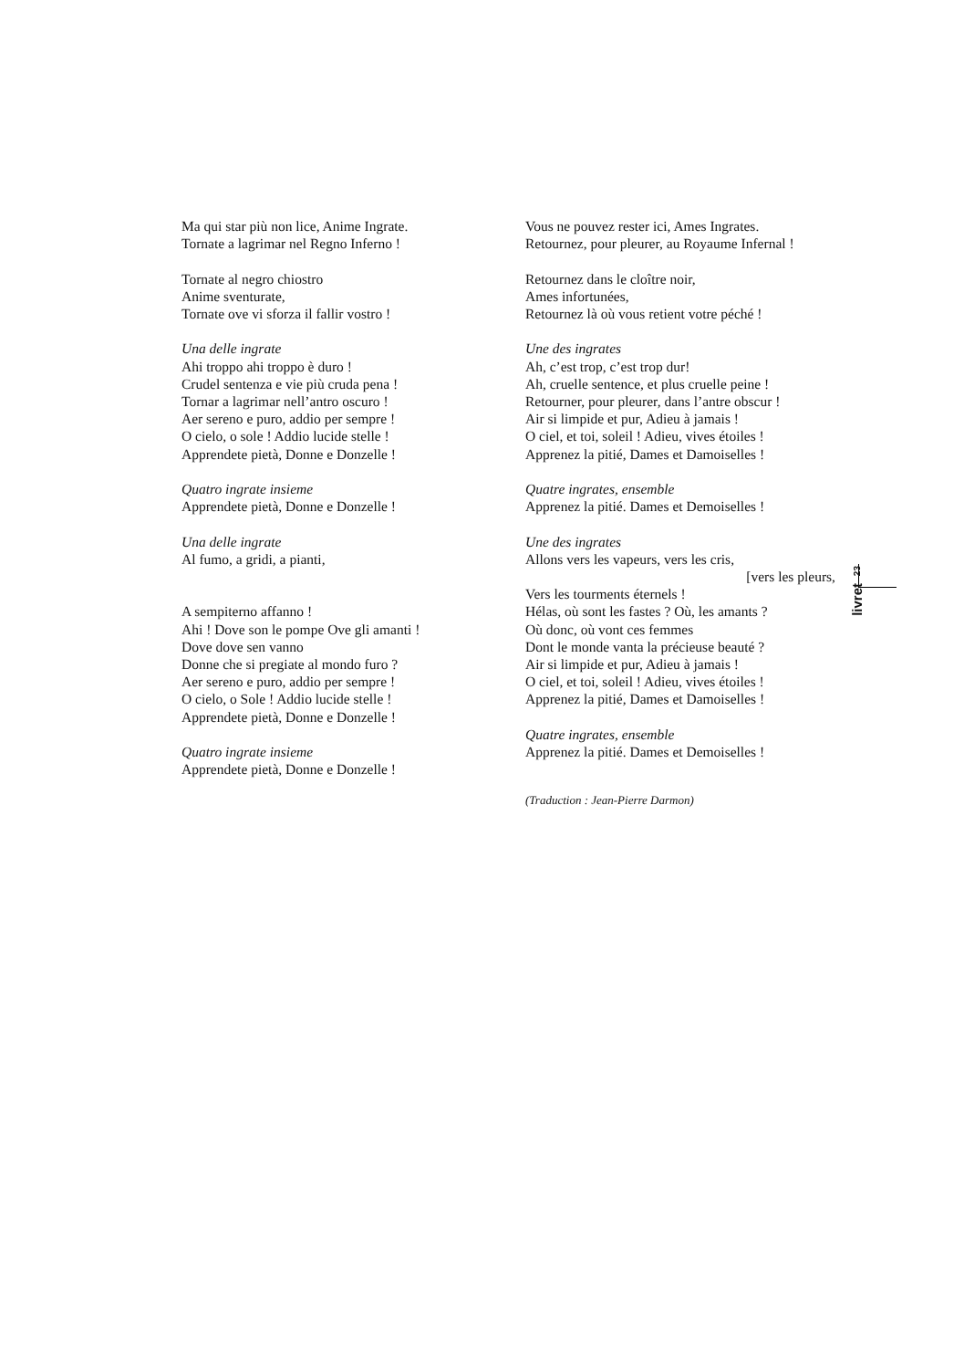Ma qui star più non lice, Anime Ingrate.
Tornate a lagrimar nel Regno Inferno !
Tornate al negro chiostro
Anime sventurate,
Tornate ove vi sforza il fallir vostro !
Una delle ingrate
Ahi troppo ahi troppo è duro !
Crudel sentenza e vie più cruda pena !
Tornar a lagrimar nell’antro oscuro !
Aer sereno e puro, addio per sempre !
O cielo, o sole ! Addio lucide stelle !
Apprendete pietà, Donne e Donzelle !
Quatro ingrate insieme
Apprendete pietà, Donne e Donzelle !
Una delle ingrate
Al fumo, a gridi, a pianti,
A sempiterno affanno !
Ahi ! Dove son le pompe Ove gli amanti !
Dove dove sen vanno
Donne che si pregiate al mondo furo ?
Aer sereno e puro, addio per sempre !
O cielo, o Sole ! Addio lucide stelle !
Apprendete pietà, Donne e Donzelle !
Quatro ingrate insieme
Apprendete pietà, Donne e Donzelle !
Vous ne pouvez rester ici, Ames Ingrates.
Retournez, pour pleurer, au Royaume Infernal !
Retournez dans le cloître noir,
Ames infortunées,
Retournez là où vous retient votre péché !
Une des ingrates
Ah, c’est trop, c’est trop dur!
Ah, cruelle sentence, et plus cruelle peine !
Retourner, pour pleurer, dans l’antre obscur !
Air si limpide et pur, Adieu à jamais !
O ciel, et toi, soleil ! Adieu, vives étoiles !
Apprenez la pitié, Dames et Damoiselles !
Quatre ingrates, ensemble
Apprenez la pitié. Dames et Demoiselles !
Une des ingrates
Allons vers les vapeurs, vers les cris,
[vers les pleurs,
Vers les tourments éternels !
Hélas, où sont les fastes ? Où, les amants ?
Où donc, où vont ces femmes
Dont le monde vanta la précieuse beauté ?
Air si limpide et pur, Adieu à jamais !
O ciel, et toi, soleil ! Adieu, vives étoiles !
Apprenez la pitié, Dames et Damoiselles !
Quatre ingrates, ensemble
Apprenez la pitié. Dames et Demoiselles !
(Traduction : Jean-Pierre Darmon)
23
livret